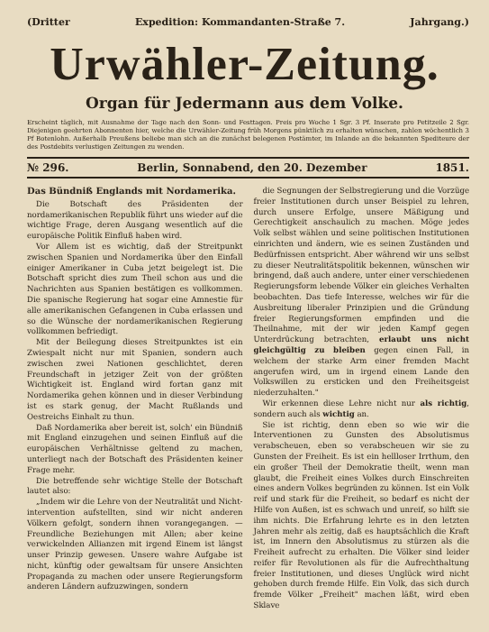(Dritter Expedition: Kommandanten-Straße 7. Jahrgang.)
Urwähler-Zeitung.
Organ für Jedermann aus dem Volke.
Erscheint täglich, mit Ausnahme der Tage nach den Sonn- und Festtagen. Preis pro Woche 1 Sgr. 3 Pf. Inserate pro Petitzeile 2 Sgr. Diejenigen geehrten Abonnenten hier, welche die Urwähler-Zeitung früh Morgens pünktlich zu erhalten wünschen, zahlen wöchentlich 3 Pf Botenlohn. Außerhalb Preußens beliebe man sich an die zunächst belegenen Postämter, im Inlande an die bekannten Spediteure der des Postdebits verlustigen Zeitungen zu wenden.
№ 296. Berlin, Sonnabend, den 20. Dezember 1851.
Das Bündniß Englands mit Nordamerika.
Die Botschaft des Präsidenten der nordamerikanischen Republik führt uns wieder auf die wichtige Frage, deren Ausgang wesentlich auf die europäische Politik Einfluß haben wird.
Vor Allem ist es wichtig, daß der Streitpunkt zwischen Spanien und Nordamerika über den Einfall einiger Amerikaner in Cuba jetzt beigelegt ist. Die Botschaft spricht dies zum Theil schon aus und die Nachrichten aus Spanien bestätigen es vollkommen. Die spanische Regierung hat sogar eine Amnestie für alle amerikanischen Gefangenen in Cuba erlassen und so die Wünsche der nordamerikanischen Regierung vollkommen befriedigt.
Mit der Beilegung dieses Streitpunktes ist ein Zwiespalt nicht nur mit Spanien, sondern auch zwischen zwei Nationen geschlichtet, deren Freundschaft in jetziger Zeit von der größten Wichtigkeit ist. England wird fortan ganz mit Nordamerika gehen können und in dieser Verbindung ist es stark genug, der Macht Rußlands und Oestreichs Einhalt zu thun.
Daß Nordamerika aber bereit ist, solch' ein Bündniß mit England einzugehen und seinen Einfluß auf die europäischen Verhältnisse geltend zu machen, unterliegt nach der Botschaft des Präsidenten keiner Frage mehr.
Die betreffende sehr wichtige Stelle der Botschaft lautet also:
„Indem wir die Lehre von der Neutralität und Nicht-intervention aufstellten, sind wir nicht anderen Völkern gefolgt, sondern ihnen vorangegangen. — Freundliche Beziehungen mit Allen; aber keine verwickelnden Allianzen mit irgend Einem ist längst unser Prinzip gewesen. Unsere wahre Aufgabe ist nicht, künftig oder gewaltsam für unsere Ansichten Propaganda zu machen oder unsere Regierungsform anderen Ländern aufzuzwingen, sondern
die Segnungen der Selbstregierung und die Vorzüge freier Institutionen durch unser Beispiel zu lehren, durch unsere Erfolge, unsere Mäßigung und Gerechtigkeit anschaulich zu machen. Möge jedes Volk selbst wählen und seine politischen Institutionen einrichten und ändern, wie es seinen Zuständen und Bedürfnissen entspricht. Aber während wir uns selbst zu dieser Neutralitätspolitik bekennen, wünschen wir bringend, daß auch andere, unter einer verschiedenen Regierungsform lebende Völker ein gleiches Verhalten beobachten. Das tiefe Interesse, welches wir für die Ausbreitung liberaler Prinzipien und die Gründung freier Regierungsformen empfinden und die Theilnahme, mit der wir jeden Kampf gegen Unterdrückung betrachten, erlaubt uns nicht gleichgültig zu bleiben gegen einen Fall, in welchem der starke Arm einer fremden Macht angerufen wird, um in irgend einem Lande den Volkswillen zu ersticken und den Freiheitsgeist niederzuhalten."
Wir erkennen diese Lehre nicht nur als richtig, sondern auch als wichtig an.
Sie ist richtig, denn eben so wie wir die Interventionen zu Gunsten des Absolutismus verabscheuen, eben so verabscheuen wir sie zu Gunsten der Freiheit. Es ist ein hellloser Irrthum, den ein großer Theil der Demokratie theilt, wenn man glaubt, die Freiheit eines Volkes durch Einschreiten eines andern Volkes begründen zu können. Ist ein Volk reif und stark für die Freiheit, so bedarf es nicht der Hilfe von Außen, ist es schwach und unreif, so hilft sie ihm nichts. Die Erfahrung lehrte es in den letzten Jahren mehr als zeitig, daß es hauptsächlich die Kraft ist, im Innern den Absolutismus zu stürzen als die Freiheit aufrecht zu erhalten. Die Völker sind leider reifer für Revolutionen als für die Aufrechthaltung freier Institutionen, und dieses Unglück wird nicht gehoben durch fremde Hilfe. Ein Volk, das sich durch fremde Völker „Freiheit" machen läßt, wird eben Sklave